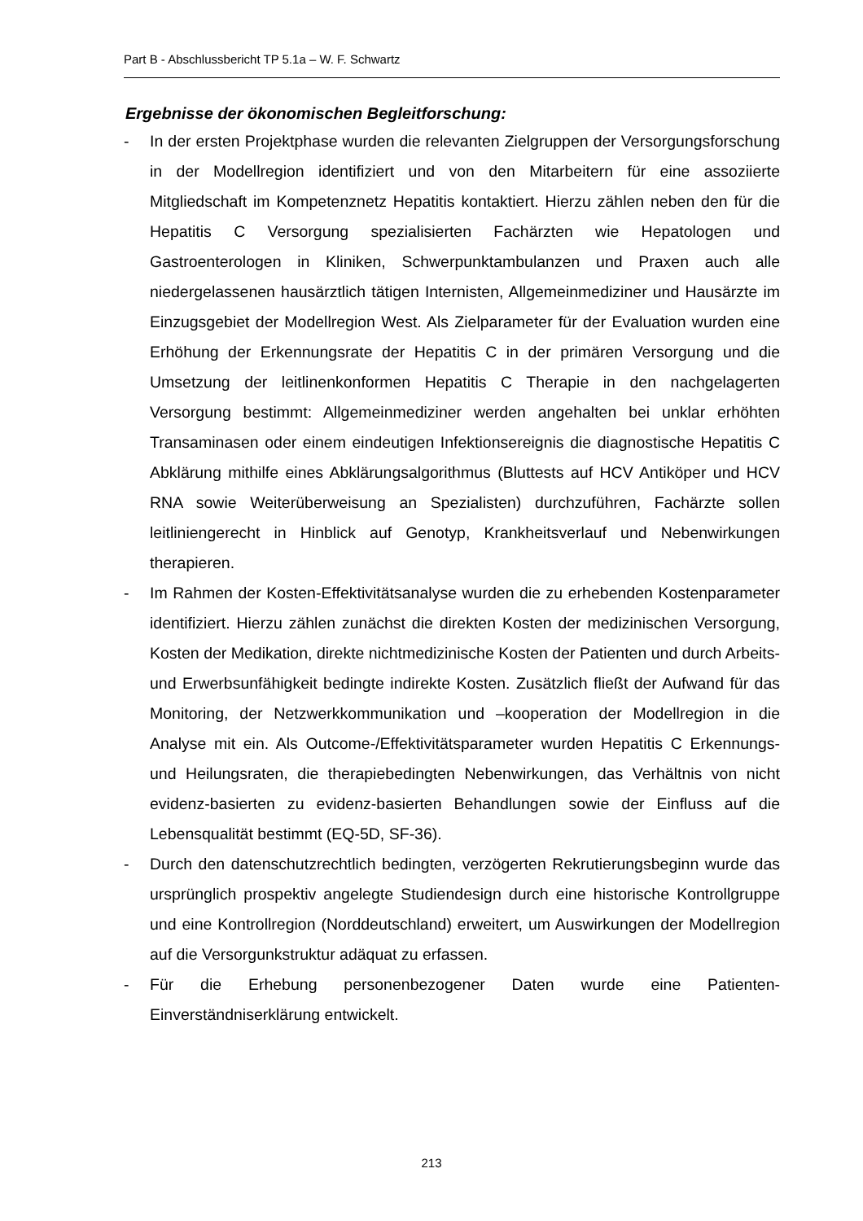Part B - Abschlussbericht TP 5.1a – W. F. Schwartz
Ergebnisse der ökonomischen Begleitforschung:
- In der ersten Projektphase wurden die relevanten Zielgruppen der Versorgungsforschung in der Modellregion identifiziert und von den Mitarbeitern für eine assoziierte Mitgliedschaft im Kompetenznetz Hepatitis kontaktiert. Hierzu zählen neben den für die Hepatitis C Versorgung spezialisierten Fachärzten wie Hepatologen und Gastroenterologen in Kliniken, Schwerpunktambulanzen und Praxen auch alle niedergelassenen hausärztlich tätigen Internisten, Allgemeinmediziner und Hausärzte im Einzugsgebiet der Modellregion West. Als Zielparameter für der Evaluation wurden eine Erhöhung der Erkennungsrate der Hepatitis C in der primären Versorgung und die Umsetzung der leitlinenkonformen Hepatitis C Therapie in den nachgelagerten Versorgung bestimmt: Allgemeinmediziner werden angehalten bei unklar erhöhten Transaminasen oder einem eindeutigen Infektionsereignis die diagnostische Hepatitis C Abklärung mithilfe eines Abklärungsalgorithmus (Bluttests auf HCV Antiköper und HCV RNA sowie Weiterüberweisung an Spezialisten) durchzuführen, Fachärzte sollen leitliniengerecht in Hinblick auf Genotyp, Krankheitsverlauf und Nebenwirkungen therapieren.
- Im Rahmen der Kosten-Effektivitätsanalyse wurden die zu erhebenden Kostenparameter identifiziert. Hierzu zählen zunächst die direkten Kosten der medizinischen Versorgung, Kosten der Medikation, direkte nichtmedizinische Kosten der Patienten und durch Arbeits- und Erwerbsunfähigkeit bedingte indirekte Kosten. Zusätzlich fließt der Aufwand für das Monitoring, der Netzwerkkommunikation und –kooperation der Modellregion in die Analyse mit ein. Als Outcome-/Effektivitätsparameter wurden Hepatitis C Erkennungs- und Heilungsraten, die therapiebedingten Nebenwirkungen, das Verhältnis von nicht evidenz-basierten zu evidenz-basierten Behandlungen sowie der Einfluss auf die Lebensqualität bestimmt (EQ-5D, SF-36).
- Durch den datenschutzrechtlich bedingten, verzögerten Rekrutierungsbeginn wurde das ursprünglich prospektiv angelegte Studiendesign durch eine historische Kontrollgruppe und eine Kontrollregion (Norddeutschland) erweitert, um Auswirkungen der Modellregion auf die Versorgunkstruktur adäquat zu erfassen.
- Für die Erhebung personenbezogener Daten wurde eine Patienten-Einverständniserklärung entwickelt.
213